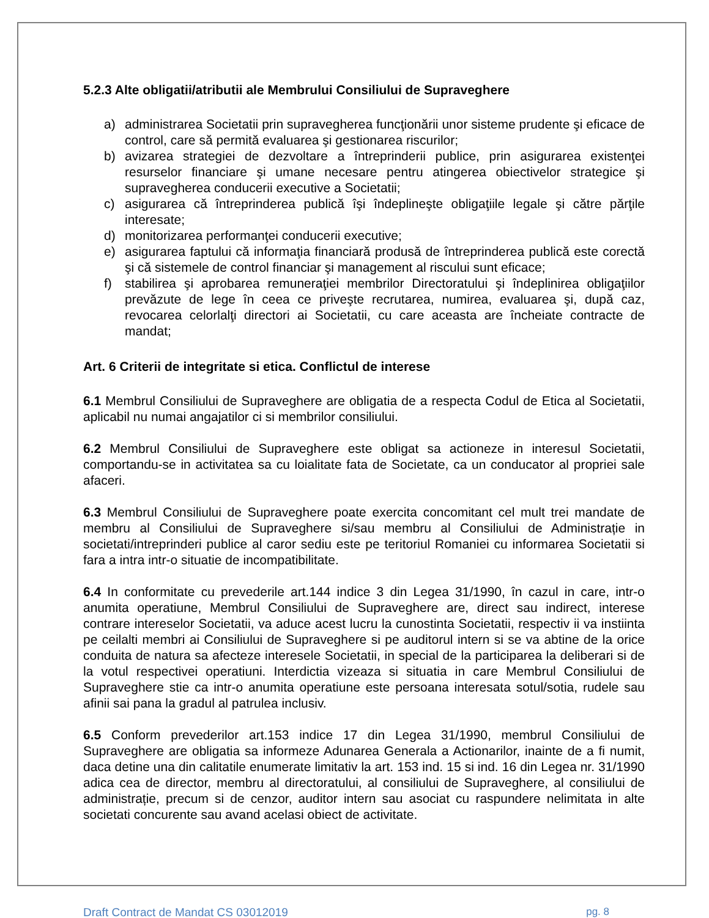5.2.3 Alte obligatii/atributii ale Membrului Consiliului de Supraveghere
a) administrarea Societatii prin supravegherea funcţionării unor sisteme prudente şi eficace de control, care să permită evaluarea şi gestionarea riscurilor;
b) avizarea strategiei de dezvoltare a întreprinderii publice, prin asigurarea existenţei resurselor financiare şi umane necesare pentru atingerea obiectivelor strategice şi supravegherea conducerii executive a Societatii;
c) asigurarea că întreprinderea publică îşi îndeplineşte obligaţiile legale şi către părţile interesate;
d) monitorizarea performanţei conducerii executive;
e) asigurarea faptului că informaţia financiară produsă de întreprinderea publică este corectă şi că sistemele de control financiar şi management al riscului sunt eficace;
f) stabilirea şi aprobarea remuneraţiei membrilor Directoratului şi îndeplinirea obligaţiilor prevăzute de lege în ceea ce priveşte recrutarea, numirea, evaluarea şi, după caz, revocarea celorlalţi directori ai Societatii, cu care aceasta are încheiate contracte de mandat;
Art. 6 Criterii de integritate si etica. Conflictul de interese
6.1 Membrul Consiliului de Supraveghere are obligatia de a respecta Codul de Etica al Societatii, aplicabil nu numai angajatilor ci si membrilor consiliului.
6.2 Membrul Consiliului de Supraveghere este obligat sa actioneze in interesul Societatii, comportandu-se in activitatea sa cu loialitate fata de Societate, ca un conducator al propriei sale afaceri.
6.3 Membrul Consiliului de Supraveghere poate exercita concomitant cel mult trei mandate de membru al Consiliului de Supraveghere si/sau membru al Consiliului de Administrație in societati/intreprinderi publice al caror sediu este pe teritoriul Romaniei cu informarea Societatii si fara a intra intr-o situatie de incompatibilitate.
6.4 In conformitate cu prevederile art.144 indice 3 din Legea 31/1990, în cazul in care, intr-o anumita operatiune, Membrul Consiliului de Supraveghere are, direct sau indirect, interese contrare intereselor Societatii, va aduce acest lucru la cunostinta Societatii, respectiv ii va instiinta pe ceilalti membri ai Consiliului de Supraveghere si pe auditorul intern si se va abtine de la orice conduita de natura sa afecteze interesele Societatii, in special de la participarea la deliberari si de la votul respectivei operatiuni. Interdictia vizeaza si situatia in care Membrul Consiliului de Supraveghere stie ca intr-o anumita operatiune este persoana interesata sotul/sotia, rudele sau afinii sai pana la gradul al patrulea inclusiv.
6.5 Conform prevederilor art.153 indice 17 din Legea 31/1990, membrul Consiliului de Supraveghere are obligatia sa informeze Adunarea Generala a Actionarilor, inainte de a fi numit, daca detine una din calitatile enumerate limitativ la art. 153 ind. 15 si ind. 16 din Legea nr. 31/1990 adica cea de director, membru al directoratului, al consiliului de Supraveghere, al consiliului de administrație, precum si de cenzor, auditor intern sau asociat cu raspundere nelimitata in alte societati concurente sau avand acelasi obiect de activitate.
Draft Contract de Mandat CS 03012019 pg. 8